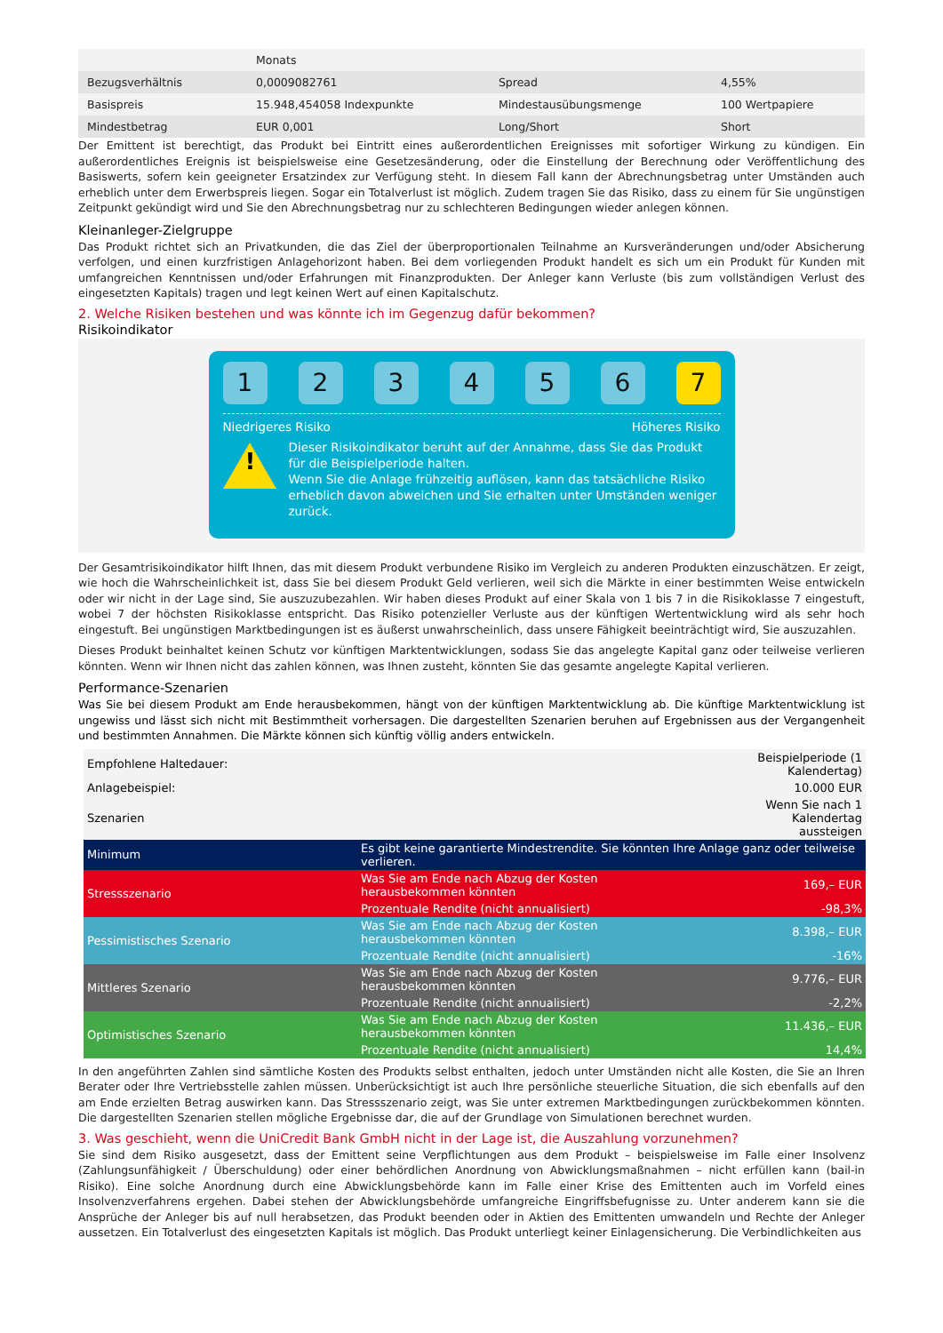| | Monats | | |
| Bezugsverhältnis | 0,0009082761 | Spread | 4,55% |
| Basispreis | 15.948,454058 Indexpunkte | Mindestausübungsmenge | 100 Wertpapiere |
| Mindestbetrag | EUR 0,001 | Long/Short | Short |
Der Emittent ist berechtigt, das Produkt bei Eintritt eines außerordentlichen Ereignisses mit sofortiger Wirkung zu kündigen. Ein außerordentliches Ereignis ist beispielsweise eine Gesetzesänderung, oder die Einstellung der Berechnung oder Veröffentlichung des Basiswerts, sofern kein geeigneter Ersatzindex zur Verfügung steht. In diesem Fall kann der Abrechnungsbetrag unter Umständen auch erheblich unter dem Erwerbspreis liegen. Sogar ein Totalverlust ist möglich. Zudem tragen Sie das Risiko, dass zu einem für Sie ungünstigen Zeitpunkt gekündigt wird und Sie den Abrechnungsbetrag nur zu schlechteren Bedingungen wieder anlegen können.
Kleinanleger-Zielgruppe
Das Produkt richtet sich an Privatkunden, die das Ziel der überproportionalen Teilnahme an Kursveränderungen und/oder Absicherung verfolgen, und einen kurzfristigen Anlagehorizont haben. Bei dem vorliegenden Produkt handelt es sich um ein Produkt für Kunden mit umfangreichen Kenntnissen und/oder Erfahrungen mit Finanzprodukten. Der Anleger kann Verluste (bis zum vollständigen Verlust des eingesetzten Kapitals) tragen und legt keinen Wert auf einen Kapitalschutz.
2. Welche Risiken bestehen und was könnte ich im Gegenzug dafür bekommen?
Risikoindikator
1 2 3 4 5 6 7
Niedrigeres Risiko Höheres Risiko
!
Dieser Risikoindikator beruht auf der Annahme, dass Sie das Produkt für die Beispielperiode halten.
Wenn Sie die Anlage frühzeitig auflösen, kann das tatsächliche Risiko erheblich davon abweichen und Sie erhalten unter Umständen weniger zurück.
Der Gesamtrisikoindikator hilft Ihnen, das mit diesem Produkt verbundene Risiko im Vergleich zu anderen Produkten einzuschätzen. Er zeigt, wie hoch die Wahrscheinlichkeit ist, dass Sie bei diesem Produkt Geld verlieren, weil sich die Märkte in einer bestimmten Weise entwickeln oder wir nicht in der Lage sind, Sie auszuzubezahlen. Wir haben dieses Produkt auf einer Skala von 1 bis 7 in die Risikoklasse 7 eingestuft, wobei 7 der höchsten Risikoklasse entspricht. Das Risiko potenzieller Verluste aus der künftigen Wertentwicklung wird als sehr hoch eingestuft. Bei ungünstigen Marktbedingungen ist es äußerst unwahrscheinlich, dass unsere Fähigkeit beeinträchtigt wird, Sie auszuzahlen.
Dieses Produkt beinhaltet keinen Schutz vor künftigen Marktentwicklungen, sodass Sie das angelegte Kapital ganz oder teilweise verlieren könnten. Wenn wir Ihnen nicht das zahlen können, was Ihnen zusteht, könnten Sie das gesamte angelegte Kapital verlieren.
Performance-Szenarien
Was Sie bei diesem Produkt am Ende herausbekommen, hängt von der künftigen Marktentwicklung ab. Die künftige Marktentwicklung ist ungewiss und lässt sich nicht mit Bestimmtheit vorhersagen. Die dargestellten Szenarien beruhen auf Ergebnissen aus der Vergangenheit und bestimmten Annahmen. Die Märkte können sich künftig völlig anders entwickeln.
| Empfohlene Haltedauer: | | Beispielperiode (1 Kalendertag) |
| Anlagebeispiel: | | 10.000 EUR |
| Szenarien | | Wenn Sie nach 1 Kalendertag aussteigen |
| Minimum | Es gibt keine garantierte Mindestrendite. Sie könnten Ihre Anlage ganz oder teilweise verlieren. | |
| Stressszenario | Was Sie am Ende nach Abzug der Kosten herausbekommen könnten | 169,– EUR |
| | Prozentuale Rendite (nicht annualisiert) | -98,3% |
| Pessimistisches Szenario | Was Sie am Ende nach Abzug der Kosten herausbekommen könnten | 8.398,– EUR |
| | Prozentuale Rendite (nicht annualisiert) | -16% |
| Mittleres Szenario | Was Sie am Ende nach Abzug der Kosten herausbekommen könnten | 9.776,– EUR |
| | Prozentuale Rendite (nicht annualisiert) | -2,2% |
| Optimistisches Szenario | Was Sie am Ende nach Abzug der Kosten herausbekommen könnten | 11.436,– EUR |
| | Prozentuale Rendite (nicht annualisiert) | 14,4% |
In den angeführten Zahlen sind sämtliche Kosten des Produkts selbst enthalten, jedoch unter Umständen nicht alle Kosten, die Sie an Ihren Berater oder Ihre Vertriebsstelle zahlen müssen. Unberücksichtigt ist auch Ihre persönliche steuerliche Situation, die sich ebenfalls auf den am Ende erzielten Betrag auswirken kann. Das Stressszenario zeigt, was Sie unter extremen Marktbedingungen zurückbekommen könnten. Die dargestellten Szenarien stellen mögliche Ergebnisse dar, die auf der Grundlage von Simulationen berechnet wurden.
3. Was geschieht, wenn die UniCredit Bank GmbH nicht in der Lage ist, die Auszahlung vorzunehmen?
Sie sind dem Risiko ausgesetzt, dass der Emittent seine Verpflichtungen aus dem Produkt – beispielsweise im Falle einer Insolvenz (Zahlungsunfähigkeit / Überschuldung) oder einer behördlichen Anordnung von Abwicklungsmaßnahmen – nicht erfüllen kann (bail-in Risiko). Eine solche Anordnung durch eine Abwicklungsbehörde kann im Falle einer Krise des Emittenten auch im Vorfeld eines Insolvenzverfahrens ergehen. Dabei stehen der Abwicklungsbehörde umfangreiche Eingriffsbefugnisse zu. Unter anderem kann sie die Ansprüche der Anleger bis auf null herabsetzen, das Produkt beenden oder in Aktien des Emittenten umwandeln und Rechte der Anleger aussetzen. Ein Totalverlust des eingesetzten Kapitals ist möglich. Das Produkt unterliegt keiner Einlagensicherung. Die Verbindlichkeiten aus